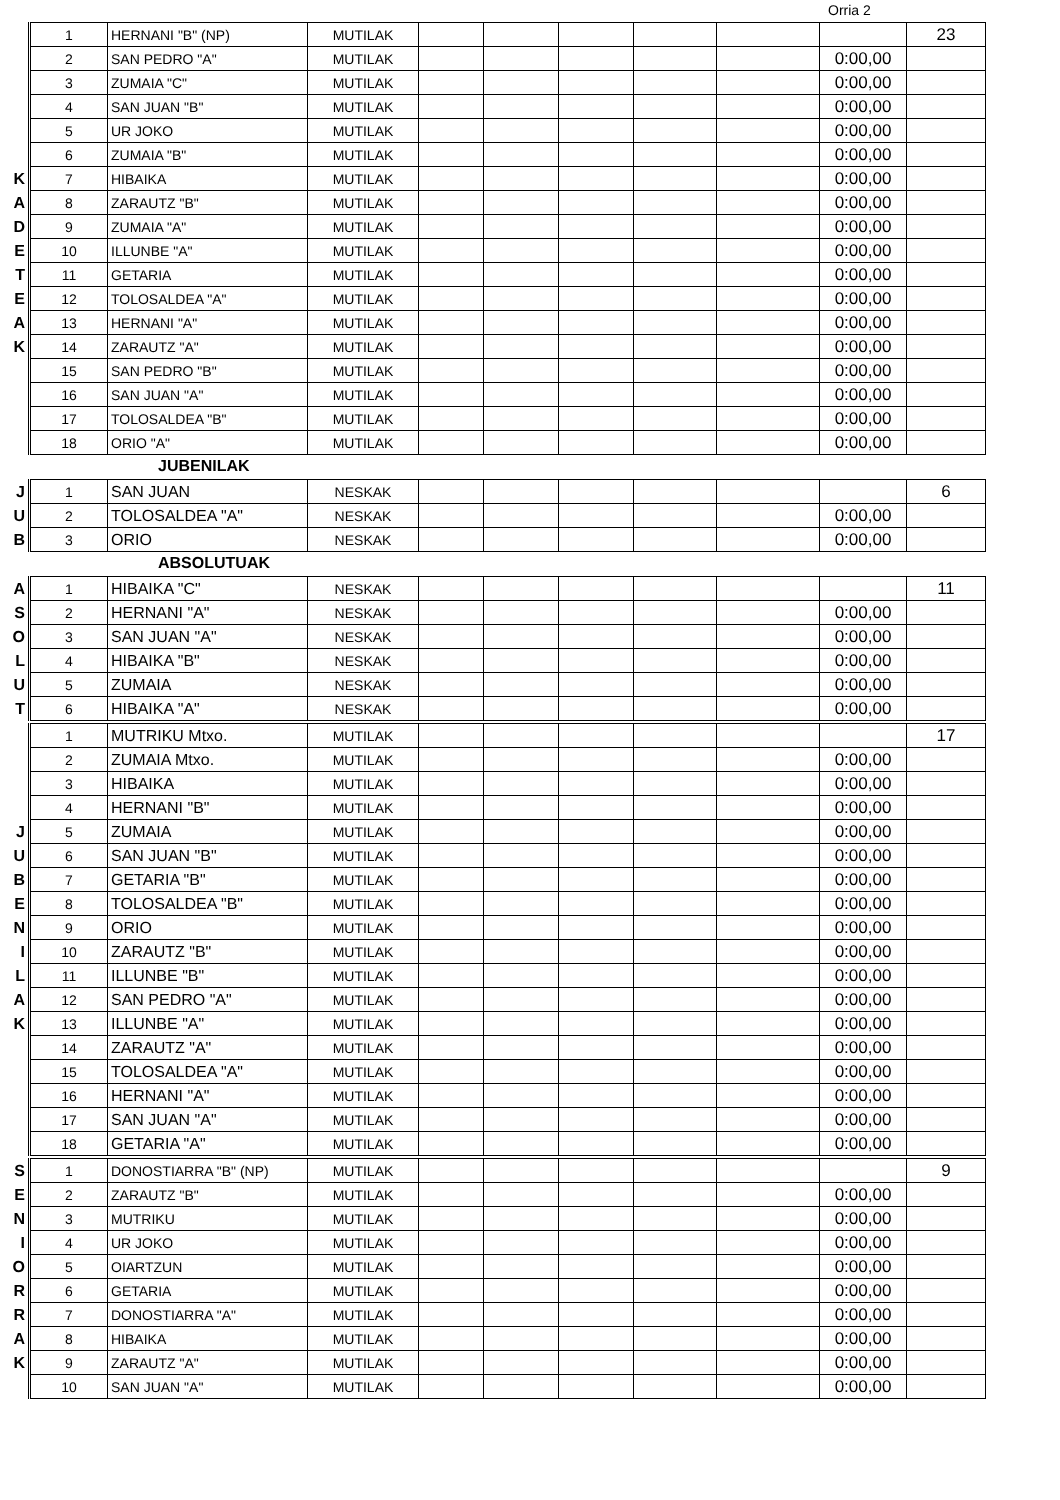Orria 2
| | 1 | HERNANI "B" (NP) | MUTILAK | | | | | | | 23 |
| | 2 | SAN PEDRO "A" | MUTILAK | | | | | | 0:00,00 | |
| | 3 | ZUMAIA "C" | MUTILAK | | | | | | 0:00,00 | |
| | 4 | SAN JUAN "B" | MUTILAK | | | | | | 0:00,00 | |
| | 5 | UR JOKO | MUTILAK | | | | | | 0:00,00 | |
| | 6 | ZUMAIA "B" | MUTILAK | | | | | | 0:00,00 | |
| K | 7 | HIBAIKA | MUTILAK | | | | | | 0:00,00 | |
| A | 8 | ZARAUTZ "B" | MUTILAK | | | | | | 0:00,00 | |
| D | 9 | ZUMAIA "A" | MUTILAK | | | | | | 0:00,00 | |
| E | 10 | ILLUNBE "A" | MUTILAK | | | | | | 0:00,00 | |
| T | 11 | GETARIA | MUTILAK | | | | | | 0:00,00 | |
| E | 12 | TOLOSALDEA "A" | MUTILAK | | | | | | 0:00,00 | |
| A | 13 | HERNANI "A" | MUTILAK | | | | | | 0:00,00 | |
| K | 14 | ZARAUTZ "A" | MUTILAK | | | | | | 0:00,00 | |
| | 15 | SAN PEDRO "B" | MUTILAK | | | | | | 0:00,00 | |
| | 16 | SAN JUAN "A" | MUTILAK | | | | | | 0:00,00 | |
| | 17 | TOLOSALDEA "B" | MUTILAK | | | | | | 0:00,00 | |
| | 18 | ORIO "A" | MUTILAK | | | | | | 0:00,00 | |
JUBENILAK
| J | 1 | SAN JUAN | NESKAK | | | | | | | 6 |
| U | 2 | TOLOSALDEA "A" | NESKAK | | | | | | 0:00,00 | |
| B | 3 | ORIO | NESKAK | | | | | | 0:00,00 | |
ABSOLUTUAK
| A | 1 | HIBAIKA "C" | NESKAK | | | | | | | 11 |
| S | 2 | HERNANI "A" | NESKAK | | | | | | 0:00,00 | |
| O | 3 | SAN JUAN "A" | NESKAK | | | | | | 0:00,00 | |
| L | 4 | HIBAIKA "B" | NESKAK | | | | | | 0:00,00 | |
| U | 5 | ZUMAIA | NESKAK | | | | | | 0:00,00 | |
| T | 6 | HIBAIKA "A" | NESKAK | | | | | | 0:00,00 | |
| | 1 | MUTRIKU Mtxo. | MUTILAK | | | | | | | 17 |
| | 2 | ZUMAIA Mtxo. | MUTILAK | | | | | | 0:00,00 | |
| | 3 | HIBAIKA | MUTILAK | | | | | | 0:00,00 | |
| | 4 | HERNANI "B" | MUTILAK | | | | | | 0:00,00 | |
| J | 5 | ZUMAIA | MUTILAK | | | | | | 0:00,00 | |
| U | 6 | SAN JUAN "B" | MUTILAK | | | | | | 0:00,00 | |
| B | 7 | GETARIA "B" | MUTILAK | | | | | | 0:00,00 | |
| E | 8 | TOLOSALDEA "B" | MUTILAK | | | | | | 0:00,00 | |
| N | 9 | ORIO | MUTILAK | | | | | | 0:00,00 | |
| I | 10 | ZARAUTZ "B" | MUTILAK | | | | | | 0:00,00 | |
| L | 11 | ILLUNBE "B" | MUTILAK | | | | | | 0:00,00 | |
| A | 12 | SAN PEDRO "A" | MUTILAK | | | | | | 0:00,00 | |
| K | 13 | ILLUNBE "A" | MUTILAK | | | | | | 0:00,00 | |
| | 14 | ZARAUTZ "A" | MUTILAK | | | | | | 0:00,00 | |
| | 15 | TOLOSALDEA "A" | MUTILAK | | | | | | 0:00,00 | |
| | 16 | HERNANI "A" | MUTILAK | | | | | | 0:00,00 | |
| | 17 | SAN JUAN "A" | MUTILAK | | | | | | 0:00,00 | |
| | 18 | GETARIA "A" | MUTILAK | | | | | | 0:00,00 | |
| S | 1 | DONOSTIARRA "B" (NP) | MUTILAK | | | | | | | 9 |
| E | 2 | ZARAUTZ "B" | MUTILAK | | | | | | 0:00,00 | |
| N | 3 | MUTRIKU | MUTILAK | | | | | | 0:00,00 | |
| I | 4 | UR JOKO | MUTILAK | | | | | | 0:00,00 | |
| O | 5 | OIARTZUN | MUTILAK | | | | | | 0:00,00 | |
| R | 6 | GETARIA | MUTILAK | | | | | | 0:00,00 | |
| R | 7 | DONOSTIARRA "A" | MUTILAK | | | | | | 0:00,00 | |
| A | 8 | HIBAIKA | MUTILAK | | | | | | 0:00,00 | |
| K | 9 | ZARAUTZ "A" | MUTILAK | | | | | | 0:00,00 | |
| | 10 | SAN JUAN "A" | MUTILAK | | | | | | 0:00,00 | |